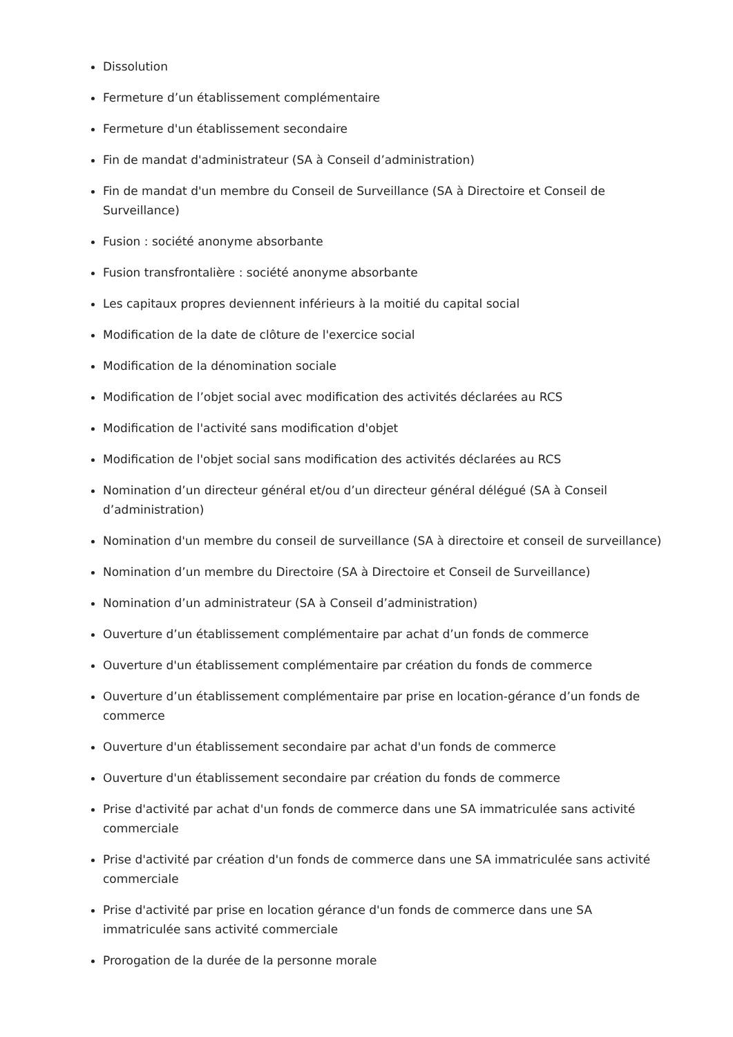Dissolution
Fermeture d’un établissement complémentaire
Fermeture d'un établissement secondaire
Fin de mandat d'administrateur (SA à Conseil d’administration)
Fin de mandat d'un membre du Conseil de Surveillance (SA à Directoire et Conseil de Surveillance)
Fusion : société anonyme absorbante
Fusion transfrontalière : société anonyme absorbante
Les capitaux propres deviennent inférieurs à la moitié du capital social
Modification de la date de clôture de l'exercice social
Modification de la dénomination sociale
Modification de l’objet social avec modification des activités déclarées au RCS
Modification de l'activité sans modification d'objet
Modification de l'objet social sans modification des activités déclarées au RCS
Nomination d’un directeur général et/ou d’un directeur général délégué (SA à Conseil d’administration)
Nomination d'un membre du conseil de surveillance (SA à directoire et conseil de surveillance)
Nomination d’un membre du Directoire (SA à Directoire et Conseil de Surveillance)
Nomination d’un administrateur (SA à Conseil d’administration)
Ouverture d’un établissement complémentaire par achat d’un fonds de commerce
Ouverture d'un établissement complémentaire par création du fonds de commerce
Ouverture d’un établissement complémentaire par prise en location-gérance d’un fonds de commerce
Ouverture d'un établissement secondaire par achat d'un fonds de commerce
Ouverture d'un établissement secondaire par création du fonds de commerce
Prise d'activité par achat d'un fonds de commerce dans une SA immatriculée sans activité commerciale
Prise d'activité par création d'un fonds de commerce dans une SA immatriculée sans activité commerciale
Prise d'activité par prise en location gérance d'un fonds de commerce dans une SA immatriculée sans activité commerciale
Prorogation de la durée de la personne morale